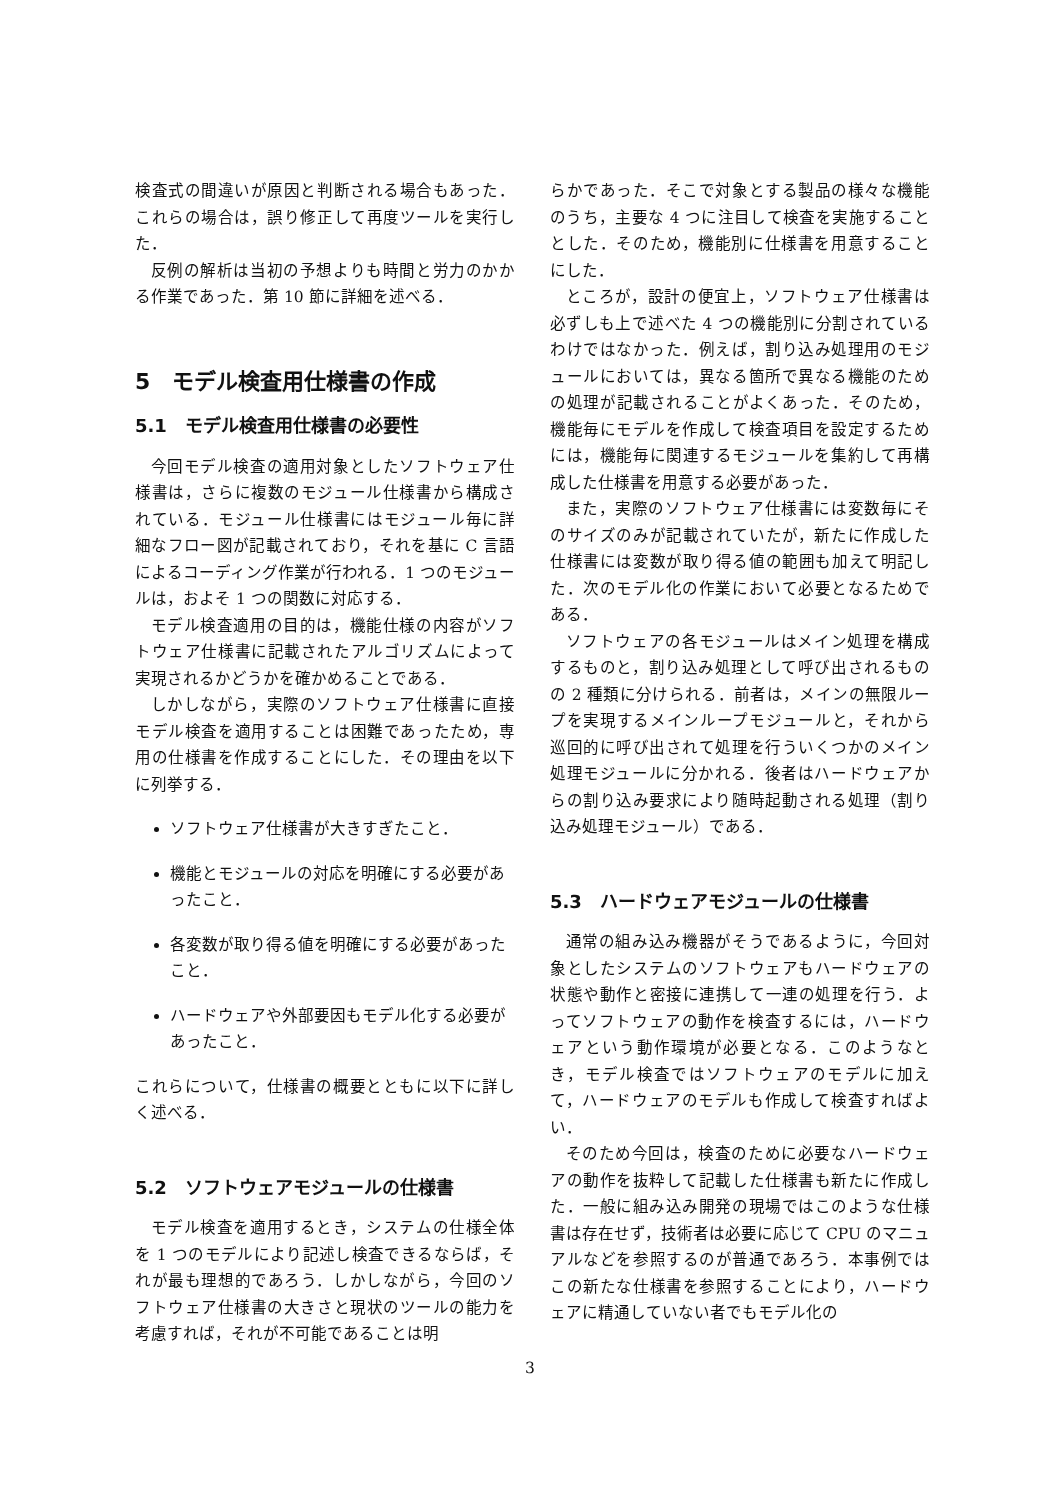検査式の間違いが原因と判断される場合もあった．これらの場合は，誤り修正して再度ツールを実行した．
反例の解析は当初の予想よりも時間と労力のかかる作業であった．第 10 節に詳細を述べる．
5　モデル検査用仕様書の作成
5.1　モデル検査用仕様書の必要性
今回モデル検査の適用対象としたソフトウェア仕様書は，さらに複数のモジュール仕様書から構成されている．モジュール仕様書にはモジュール毎に詳細なフロー図が記載されており，それを基に C 言語によるコーディング作業が行われる．1 つのモジュールは，およそ 1 つの関数に対応する．
モデル検査適用の目的は，機能仕様の内容がソフトウェア仕様書に記載されたアルゴリズムによって実現されるかどうかを確かめることである．
しかしながら，実際のソフトウェア仕様書に直接モデル検査を適用することは困難であったため，専用の仕様書を作成することにした．その理由を以下に列挙する．
ソフトウェア仕様書が大きすぎたこと．
機能とモジュールの対応を明確にする必要があったこと．
各変数が取り得る値を明確にする必要があったこと．
ハードウェアや外部要因もモデル化する必要があったこと．
これらについて，仕様書の概要とともに以下に詳しく述べる．
5.2　ソフトウェアモジュールの仕様書
モデル検査を適用するとき，システムの仕様全体を 1 つのモデルにより記述し検査できるならば，それが最も理想的であろう．しかしながら，今回のソフトウェア仕様書の大きさと現状のツールの能力を考慮すれば，それが不可能であることは明
らかであった．そこで対象とする製品の様々な機能のうち，主要な 4 つに注目して検査を実施することとした．そのため，機能別に仕様書を用意することにした．
ところが，設計の便宜上，ソフトウェア仕様書は必ずしも上で述べた 4 つの機能別に分割されているわけではなかった．例えば，割り込み処理用のモジュールにおいては，異なる箇所で異なる機能のための処理が記載されることがよくあった．そのため，機能毎にモデルを作成して検査項目を設定するためには，機能毎に関連するモジュールを集約して再構成した仕様書を用意する必要があった．
また，実際のソフトウェア仕様書には変数毎にそのサイズのみが記載されていたが，新たに作成した仕様書には変数が取り得る値の範囲も加えて明記した．次のモデル化の作業において必要となるためである．
ソフトウェアの各モジュールはメイン処理を構成するものと，割り込み処理として呼び出されるものの 2 種類に分けられる．前者は，メインの無限ループを実現するメインループモジュールと，それから巡回的に呼び出されて処理を行ういくつかのメイン処理モジュールに分かれる．後者はハードウェアからの割り込み要求により随時起動される処理（割り込み処理モジュール）である．
5.3　ハードウェアモジュールの仕様書
通常の組み込み機器がそうであるように，今回対象としたシステムのソフトウェアもハードウェアの状態や動作と密接に連携して一連の処理を行う．よってソフトウェアの動作を検査するには，ハードウェアという動作環境が必要となる．このようなとき，モデル検査ではソフトウェアのモデルに加えて，ハードウェアのモデルも作成して検査すればよい．
そのため今回は，検査のために必要なハードウェアの動作を抜粋して記載した仕様書も新たに作成した．一般に組み込み開発の現場ではこのような仕様書は存在せず，技術者は必要に応じて CPU のマニュアルなどを参照するのが普通であろう．本事例ではこの新たな仕様書を参照することにより，ハードウェアに精通していない者でもモデル化の
3